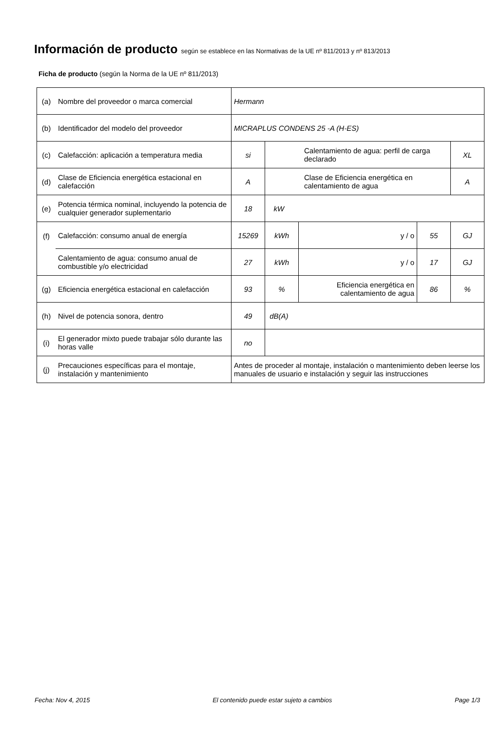Información de producto según se establece en las Normativas de la UE nº 811/2013 y nº 813/2013
Ficha de producto (según la Norma de la UE nº 811/2013)
| (a) | Nombre del proveedor o marca comercial | Hermann | | | | |
| (b) | Identificador del modelo del proveedor | MICRAPLUS CONDENS 25 -A (H-ES) | | | | |
| (c) | Calefacción: aplicación a temperatura media | si | Calentamiento de agua: perfil de carga declarado | | | XL |
| (d) | Clase de Eficiencia energética estacional en calefacción | A | Clase de Eficiencia energética en calentamiento de agua | | | A |
| (e) | Potencia térmica nominal, incluyendo la potencia de cualquier generador suplementario | 18 | kW | | | |
| (f) | Calefacción: consumo anual de energía | 15269 | kWh | y / o | 55 | GJ |
| | Calentamiento de agua: consumo anual de combustible y/o electricidad | 27 | kWh | y / o | 17 | GJ |
| (g) | Eficiencia energética estacional en calefacción | 93 | % | Eficiencia energética en calentamiento de agua | 86 | % |
| (h) | Nivel de potencia sonora, dentro | 49 | dB(A) | | | |
| (i) | El generador mixto puede trabajar sólo durante las horas valle | no | | | | |
| (j) | Precauciones específicas para el montaje, instalación y mantenimiento | Antes de proceder al montaje, instalación o mantenimiento deben leerse los manuales de usuario e instalación y seguir las instrucciones | | | | |
Fecha: Nov 4, 2015 El contenido puede estar sujeto a cambios Page 1/3